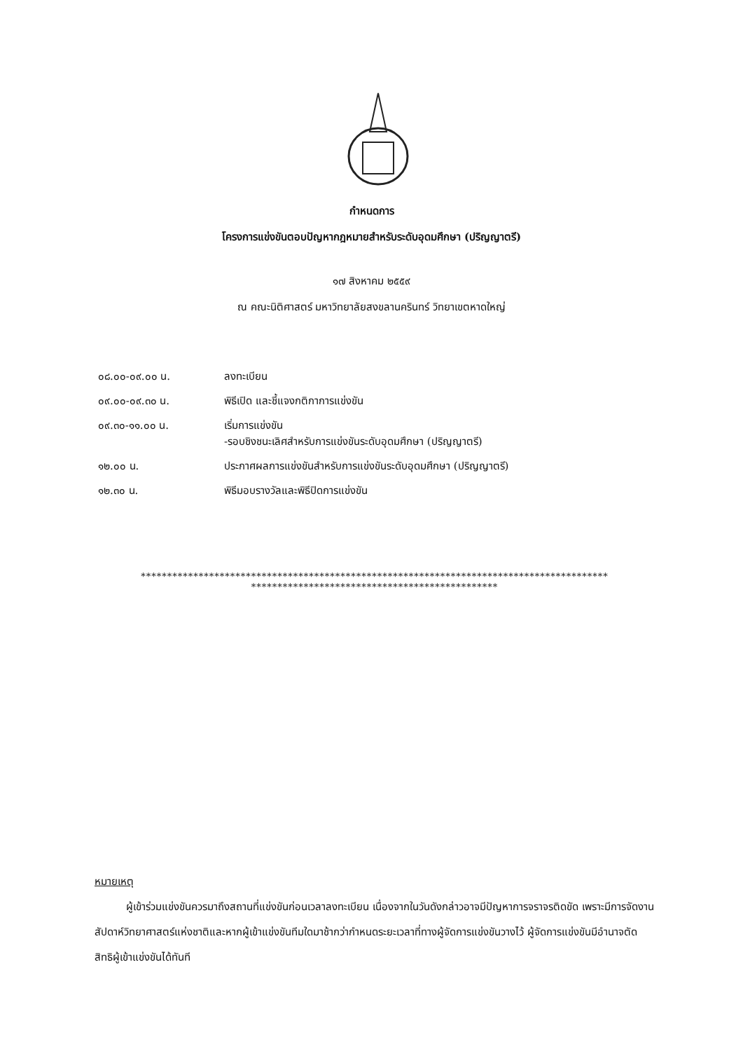กำหนดการ
โครงการแข่งขันตอบปัญหากฎหมายสำหรับระดับอุดมศึกษา (ปริญญาตรี)
๑๗ สิงหาคม ๒๕๕๙
ณ คณะนิติศาสตร์ มหาวิทยาลัยสงขลานครินทร์ วิทยาเขตหาดใหญ่
| ๐๘.๐๐-๐๙.๐๐ น. | ลงทะเบียน |
| ๐๙.๐๐-๐๙.๓๐ น. | พิธีเปิด และชี้แจงกติกาการแข่งขัน |
| ๐๙.๓๐-๑๑.๐๐ น. | เริ่มการแข่งขัน -รอบชิงชนะเลิศสำหรับการแข่งขันระดับอุดมศึกษา (ปริญญาตรี) |
| ๑๒.๐๐ น. | ประกาศผลการแข่งขันสำหรับการแข่งขันระดับอุดมศึกษา (ปริญญาตรี) |
| ๑๒.๓๐ น. | พิธีมอบรางวัลและพิธีปิดการแข่งขัน |
*****************************************************************************************
***********************************************
หมายเหตุ
   ผู้เข้าร่วมแข่งขันควรมาถึงสถานที่แข่งขันก่อนเวลาลงทะเบียน เนื่องจากในวันดังกล่าวอาจมีปัญหาการจราจรติดขัด เพราะมีการจัดงานสัปดาห์วิทยาศาสตร์แห่งชาติและหากผู้เข้าแข่งขันทีมใดมาช้ากว่ากำหนดระยะเวลาที่ทางผู้จัดการแข่งขันวางไว้ ผู้จัดการแข่งขันมีอำนาจตัดสิทธิผู้เข้าแข่งขันได้ทันที